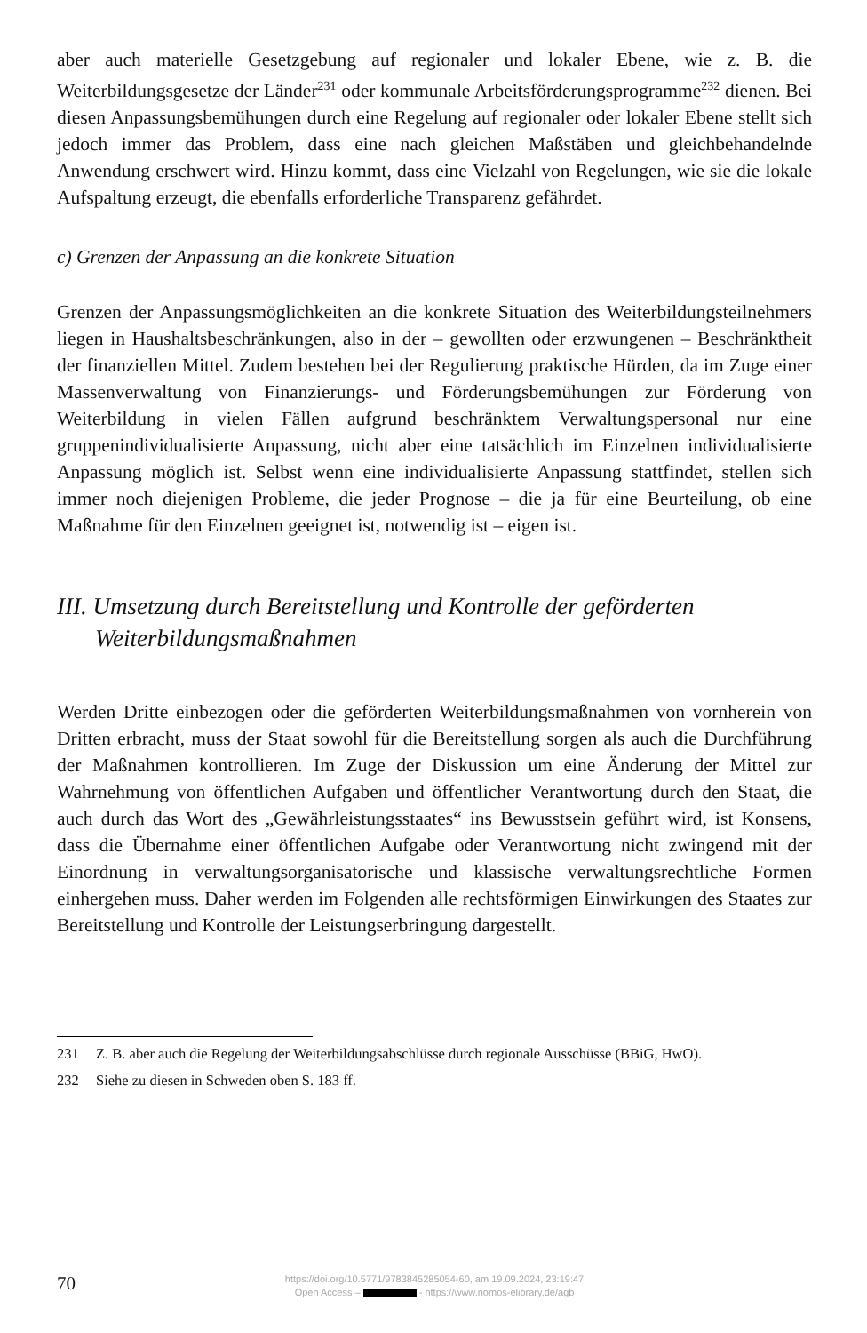aber auch materielle Gesetzgebung auf regionaler und lokaler Ebene, wie z. B. die Weiterbildungsgesetze der Länder<sup>231</sup> oder kommunale Arbeitsförderungsprogramme<sup>232</sup> dienen. Bei diesen Anpassungsbemühungen durch eine Regelung auf regionaler oder lokaler Ebene stellt sich jedoch immer das Problem, dass eine nach gleichen Maßstäben und gleichbehandelnde Anwendung erschwert wird. Hinzu kommt, dass eine Vielzahl von Regelungen, wie sie die lokale Aufspaltung erzeugt, die ebenfalls erforderliche Transparenz gefährdet.
c) Grenzen der Anpassung an die konkrete Situation
Grenzen der Anpassungsmöglichkeiten an die konkrete Situation des Weiterbildungsteilnehmers liegen in Haushaltsbeschränkungen, also in der – gewollten oder erzwungenen – Beschränktheit der finanziellen Mittel. Zudem bestehen bei der Regulierung praktische Hürden, da im Zuge einer Massenverwaltung von Finanzierungs- und Förderungsbemühungen zur Förderung von Weiterbildung in vielen Fällen aufgrund beschränktem Verwaltungspersonal nur eine gruppenindividualisierte Anpassung, nicht aber eine tatsächlich im Einzelnen individualisierte Anpassung möglich ist. Selbst wenn eine individualisierte Anpassung stattfindet, stellen sich immer noch diejenigen Probleme, die jeder Prognose – die ja für eine Beurteilung, ob eine Maßnahme für den Einzelnen geeignet ist, notwendig ist – eigen ist.
III. Umsetzung durch Bereitstellung und Kontrolle der geförderten Weiterbildungsmaßnahmen
Werden Dritte einbezogen oder die geförderten Weiterbildungsmaßnahmen von vornherein von Dritten erbracht, muss der Staat sowohl für die Bereitstellung sorgen als auch die Durchführung der Maßnahmen kontrollieren. Im Zuge der Diskussion um eine Änderung der Mittel zur Wahrnehmung von öffentlichen Aufgaben und öffentlicher Verantwortung durch den Staat, die auch durch das Wort des „Gewährleistungsstaates“ ins Bewusstsein geführt wird, ist Konsens, dass die Übernahme einer öffentlichen Aufgabe oder Verantwortung nicht zwingend mit der Einordnung in verwaltungsorganisatorische und klassische verwaltungsrechtliche Formen einhergehen muss. Daher werden im Folgenden alle rechtsförmigen Einwirkungen des Staates zur Bereitstellung und Kontrolle der Leistungserbringung dargestellt.
231 Z. B. aber auch die Regelung der Weiterbildungsabschlüsse durch regionale Ausschüsse (BBiG, HwO).
232 Siehe zu diesen in Schweden oben S. 183 ff.
70
https://doi.org/10.5771/9783845285054-60, am 19.09.2024, 23:19:47
Open Access – - https://www.nomos-elibrary.de/agb